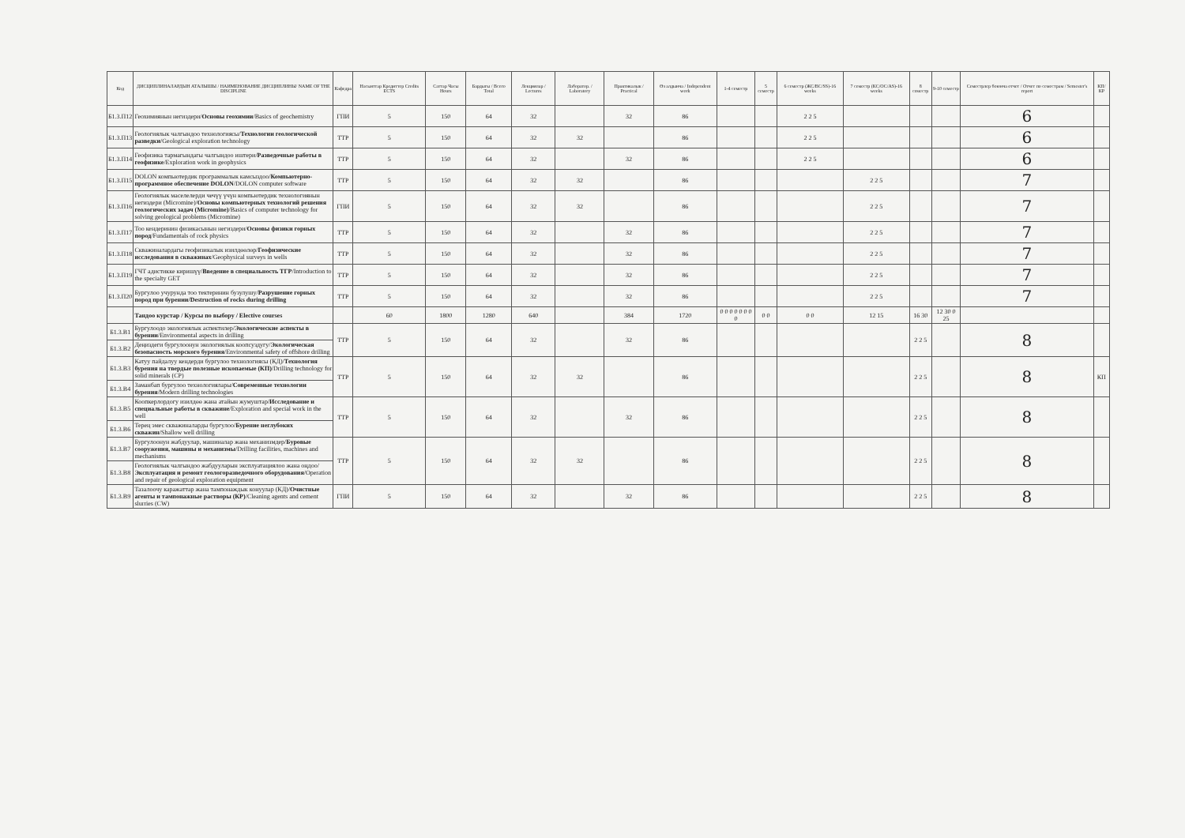| Код | ДИСЦИПЛИНАЛАРДЫН АТАЛЫШЫ / НАИМЕНОВАНИЕ ДИСЦИПЛИНЫ/ NAME OF THE DISCIPLINE | Кафедра | Насыяттар Кредиттер Credits ECTS | Саттар Часы Hours | Бардыгы / Всего Total | Лекциялар / Lectures | Лаборатор. / Laboratory | Практикалык / Practical | Өз алдынча / Independent work | 1-4 семестр | 5 семестр | 6 семестр (ЖС/ВС/SS)-16 weeks | 7 семестр (КС/ОС/AS)-16 weeks | 8 семестр | 9-10 семестр | Семестрлер боюнча отчет / Отчет по семестрам / Semester's report | КП/КР |
| --- | --- | --- | --- | --- | --- | --- | --- | --- | --- | --- | --- | --- | --- | --- | --- | --- | --- |
| Б1.3.П12 | Геохимиянын негиздери/ Основы геохимии /Basics of geochemistry | ГПИ | 5 | 150 | 64 | 32 | | 32 | 86 | | | 2 2 5 | | | | 6 | |
| Б1.3.П13 | Геологиялык чалгындоо технологиясы/ Технологии геологической разведки /Geological exploration technology | ТТР | 5 | 150 | 64 | 32 | 32 | | 86 | | | 2 2 5 | | | | 6 | |
| Б1.3.П14 | Геофизика тармагындагы чалгындоо иштери/ Разведочные работы в геофизике /Exploration work in geophysics | ТТР | 5 | 150 | 64 | 32 | | 32 | 86 | | | 2 2 5 | | | | 6 | |
| Б1.3.П15 | DOLON компьютердик программалык камсыздоо/ Компьютерно-программное обеспечение DOLON /DOLON computer software | ТТР | 5 | 150 | 64 | 32 | 32 | | 86 | | | | 2 2 5 | | | 7 | |
| Б1.3.П16 | Геологиялык маселелерди чечүү үчүн компьютердик технологиянын негиздери (Micromine)/ Основы компьютерных технологий решения геологических задач (Micromine) /Basics of computer technology for solving geological problems (Micromine) | ГПИ | 5 | 150 | 64 | 32 | 32 | | 86 | | | | 2 2 5 | | | 7 | |
| Б1.3.П17 | Тоо кендеринин физикасынын негиздери/ Основы физики горных пород /Fundamentals of rock physics | ТТР | 5 | 150 | 64 | 32 | | 32 | 86 | | | | 2 2 5 | | | 7 | |
| Б1.3.П18 | Скважиналардагы геофизикалык изилдөөлөр/ Геофизические исследования в скважинах /Geophysical surveys in wells | ТТР | 5 | 150 | 64 | 32 | | 32 | 86 | | | | 2 2 5 | | | 7 | |
| Б1.3.П19 | ГЧТ адистикке киришүү/ Введение в специальность ТГР /Introduction to the specialty GET | ТТР | 5 | 150 | 64 | 32 | | 32 | 86 | | | | 2 2 5 | | | 7 | |
| Б1.3.П20 | Бургулоо учурунда тоо тектеринин бузулушу/ Разрушение горных пород при бурении/Destruction of rocks during drilling | ТТР | 5 | 150 | 64 | 32 | | 32 | 86 | | | | 2 2 5 | | | 7 | |
| | Тандоо курстар / Курсы по выбору / Elective courses | | 60 | 1800 | 1280 | 640 | | 384 | 1720 | 0 0 0 0 0 0 0 0 | 0 0 | 0 0 | 12 15 | 16 30 | 12 30 0 25 | | |
| Б1.3.В1 | Бургулоодо экологиялык аспектилер/ Экологические аспекты в бурении /Environmental aspects in drilling | ТТР | 5 | 150 | 64 | 32 | | 32 | 86 | | | | | 2 2 5 | | 8 | |
| Б1.3.В2 | Деңиздеги бургулоонун экологиялык коопсуздугу/ Экологическая безопасность морского бурения /Environmental safety of offshore drilling | | | | | | | | | | | | | | | | |
| Б1.3.В3 | Катуу пайдалуу кендерди бургулоо технологиясы (КД)/ Технология бурения на твердые полезные ископаемые (КП) /Drilling technology for solid minerals (CP) | ТТР | 5 | 150 | 64 | 32 | 32 | | 86 | | | | | 2 2 5 | | 8 | КП |
| Б1.3.В4 | Заманбап бургулоо технологиялары/ Современные технологии бурения /Modern drilling technologies | | | | | | | | | | | | | | | | |
| Б1.3.В5 | Коопкерлордогу изилдөө жана атайын жумуштар/ Исследование и специальные работы в скважине /Exploration and special work in the well | ТТР | 5 | 150 | 64 | 32 | | 32 | 86 | | | | | 2 2 5 | | 8 | |
| Б1.3.В6 | Терең эмес скважиналарды бургулоо/ Бурение неглубоких скважин /Shallow well drilling | | | | | | | | | | | | | | | | |
| Б1.3.В7 | Бургулоонун жабдуулар, машиналар жана механизмдер/ Буровые сооружения, машины и механизмы /Drilling facilities, machines and mechanisms | ТТР | 5 | 150 | 64 | 32 | 32 | | 86 | | | | | 2 2 5 | | 8 | |
| Б1.3.В8 | Геологиялык чалгындоо жабдууларын эксплуатациялоо жана оңдоо/ Эксплуатация и ремонт геологоразведочного оборудования /Operation and repair of geological exploration equipment | | | | | | | | | | | | | | | | |
| Б1.3.В9 | Тазалоочу каражаттар жана тампонаждык конуулар (КД)/ Очистные агенты и тампонажные растворы (КР) /Cleaning agents and cement slurries (CW) | ГПИ | 5 | 150 | 64 | 32 | | 32 | 86 | | | | | 2 2 5 | | 8 | |